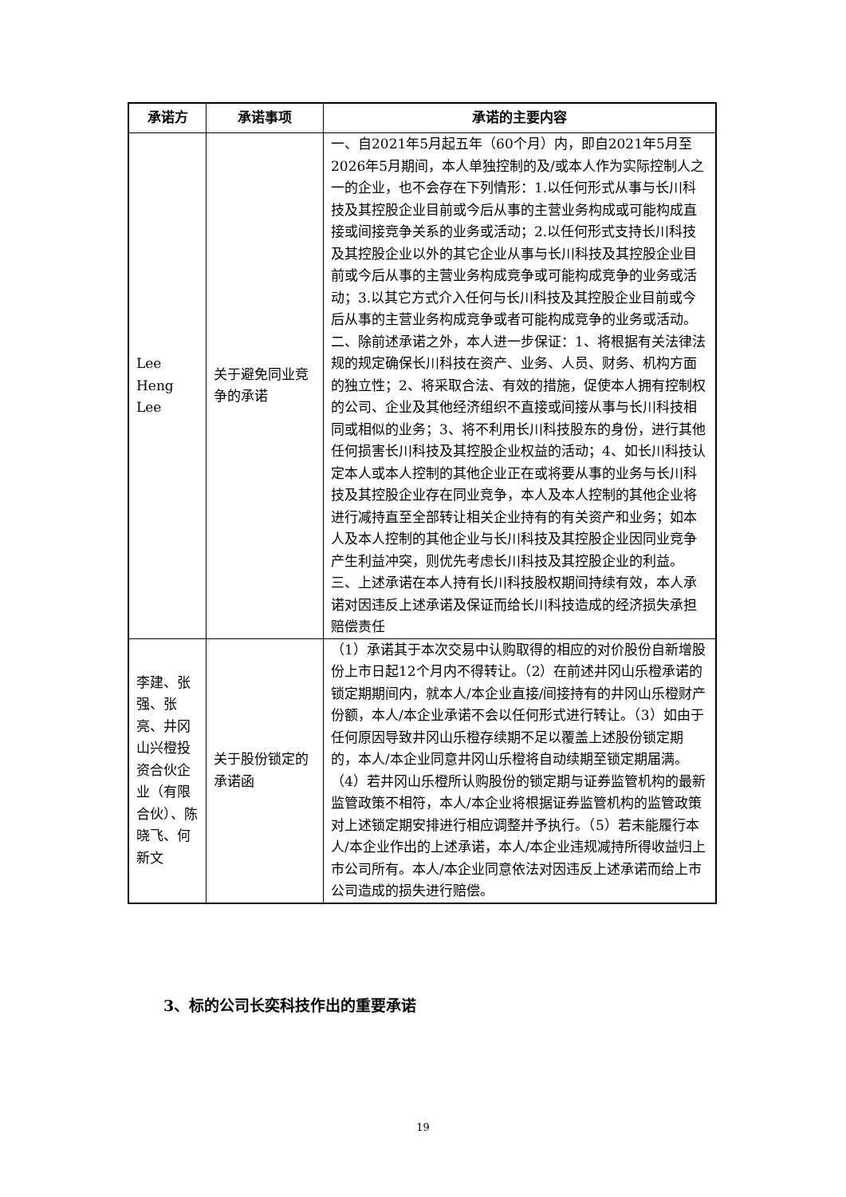| 承诺方 | 承诺事项 | 承诺的主要内容 |
| --- | --- | --- |
| Lee Heng Lee | 关于避免同业竞争的承诺 | 一、自2021年5月起五年（60个月）内，即自2021年5月至2026年5月期间，本人单独控制的及/或本人作为实际控制人之一的企业，也不会存在下列情形：1.以任何形式从事与长川科技及其控股企业目前或今后从事的主营业务构成或可能构成直接或间接竞争关系的业务或活动；2.以任何形式支持长川科技及其控股企业以外的其它企业从事与长川科技及其控股企业目前或今后从事的主营业务构成竞争或可能构成竞争的业务或活动；3.以其它方式介入任何与长川科技及其控股企业目前或今后从事的主营业务构成竞争或者可能构成竞争的业务或活动。二、除前述承诺之外，本人进一步保证：1、将根据有关法律法规的规定确保长川科技在资产、业务、人员、财务、机构方面的独立性；2、将采取合法、有效的措施，促使本人拥有控制权的公司、企业及其他经济组织不直接或间接从事与长川科技相同或相似的业务；3、将不利用长川科技股东的身份，进行其他任何损害长川科技及其控股企业权益的活动；4、如长川科技认定本人或本人控制的其他企业正在或将要从事的业务与长川科技及其控股企业存在同业竞争，本人及本人控制的其他企业将进行减持直至全部转让相关企业持有的有关资产和业务；如本人及本人控制的其他企业与长川科技及其控股企业因同业竞争产生利益冲突，则优先考虑长川科技及其控股企业的利益。三、上述承诺在本人持有长川科技股权期间持续有效，本人承诺对因违反上述承诺及保证而给长川科技造成的经济损失承担赔偿责任 |
| 李建、张强、张亮、井冈山兴橙投资合伙企业（有限合伙）、陈晓飞、何新文 | 关于股份锁定的承诺函 | （1）承诺其于本次交易中认购取得的相应的对价股份自新增股份上市日起12个月内不得转让。（2）在前述井冈山乐橙承诺的锁定期期间内，就本人/本企业直接/间接持有的井冈山乐橙财产份额，本人/本企业承诺不会以任何形式进行转让。（3）如由于任何原因导致井冈山乐橙存续期不足以覆盖上述股份锁定期的，本人/本企业同意井冈山乐橙将自动续期至锁定期届满。（4）若井冈山乐橙所认购股份的锁定期与证券监管机构的最新监管政策不相符，本人/本企业将根据证券监管机构的监管政策对上述锁定期安排进行相应调整并予执行。（5）若未能履行本人/本企业作出的上述承诺，本人/本企业违规减持所得收益归上市公司所有。本人/本企业同意依法对因违反上述承诺而给上市公司造成的损失进行赔偿。 |
3、标的公司长奕科技作出的重要承诺
19